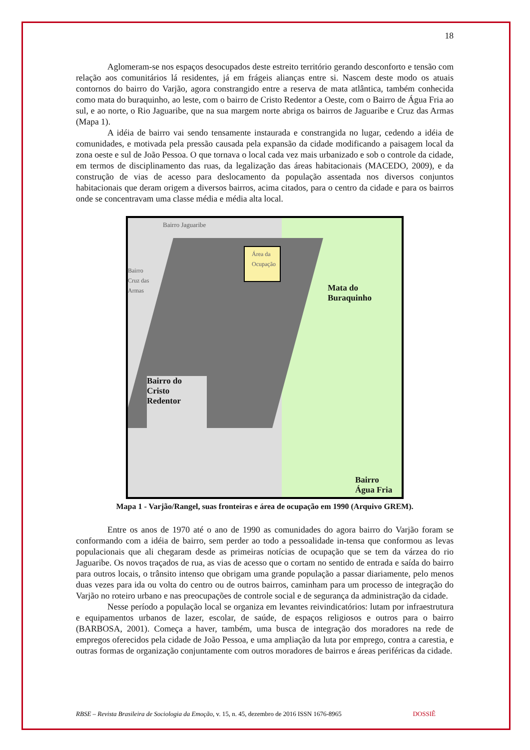18
Aglomeram-se nos espaços desocupados deste estreito território gerando desconforto e tensão com relação aos comunitários lá residentes, já em frágeis alianças entre si. Nascem deste modo os atuais contornos do bairro do Varjão, agora constrangido entre a reserva de mata atlântica, também conhecida como mata do buraquinho, ao leste, com o bairro de Cristo Redentor a Oeste, com o Bairro de Água Fria ao sul, e ao norte, o Rio Jaguaribe, que na sua margem norte abriga os bairros de Jaguaribe e Cruz das Armas (Mapa 1).
A idéia de bairro vai sendo tensamente instaurada e constrangida no lugar, cedendo a idéia de comunidades, e motivada pela pressão causada pela expansão da cidade modificando a paisagem local da zona oeste e sul de João Pessoa. O que tornava o local cada vez mais urbanizado e sob o controle da cidade, em termos de disciplinamento das ruas, da legalização das áreas habitacionais (MACEDO, 2009), e da construção de vias de acesso para deslocamento da população assentada nos diversos conjuntos habitacionais que deram origem a diversos bairros, acima citados, para o centro da cidade e para os bairros onde se concentravam uma classe média e média alta local.
Bairro Jaguaribe
Bairro
Cruz das
Armas
Área da Ocupação
Mata do
Buraquinho
Bairro do
Cristo
Redentor
Bairro
Água Fria
Mapa 1 - Varjão/Rangel, suas fronteiras e área de ocupação em 1990 (Arquivo GREM).
Entre os anos de 1970 até o ano de 1990 as comunidades do agora bairro do Varjão foram se conformando com a idéia de bairro, sem perder ao todo a pessoalidade in-tensa que conformou as levas populacionais que ali chegaram desde as primeiras notícias de ocupação que se tem da várzea do rio Jaguaribe. Os novos traçados de rua, as vias de acesso que o cortam no sentido de entrada e saída do bairro para outros locais, o trânsito intenso que obrigam uma grande população a passar diariamente, pelo menos duas vezes para ida ou volta do centro ou de outros bairros, caminham para um processo de integração do Varjão no roteiro urbano e nas preocupações de controle social e de segurança da administração da cidade.
Nesse período a população local se organiza em levantes reivindicatórios: lutam por infraestrutura e equipamentos urbanos de lazer, escolar, de saúde, de espaços religiosos e outros para o bairro (BARBOSA, 2001). Começa a haver, também, uma busca de integração dos moradores na rede de empregos oferecidos pela cidade de João Pessoa, e uma ampliação da luta por emprego, contra a carestia, e outras formas de organização conjuntamente com outros moradores de bairros e áreas periféricas da cidade.
RBSE – Revista Brasileira de Sociologia da Emoção, v. 15, n. 45, dezembro de 2016 ISSN 1676-8965 DOSSIÊ